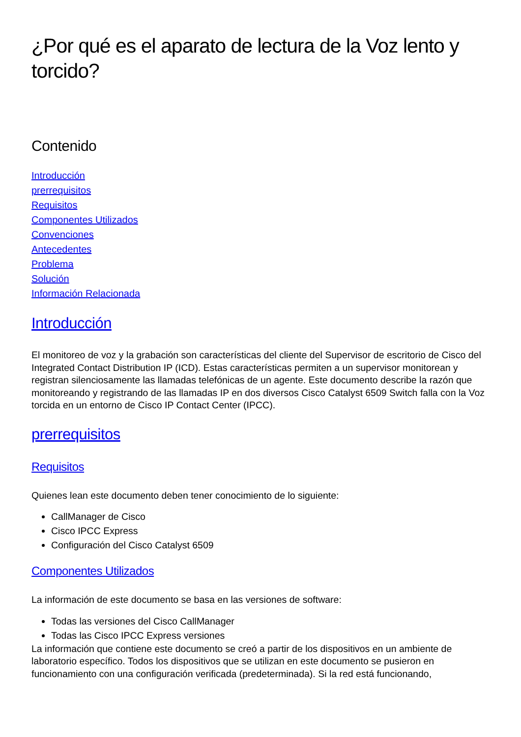¿Por qué es el aparato de lectura de la Voz lento y torcido?
Contenido
Introducción
prerrequisitos
Requisitos
Componentes Utilizados
Convenciones
Antecedentes
Problema
Solución
Información Relacionada
Introducción
El monitoreo de voz y la grabación son características del cliente del Supervisor de escritorio de Cisco del Integrated Contact Distribution IP (ICD). Estas características permiten a un supervisor monitorean y registran silenciosamente las llamadas telefónicas de un agente. Este documento describe la razón que monitoreando y registrando de las llamadas IP en dos diversos Cisco Catalyst 6509 Switch falla con la Voz torcida en un entorno de Cisco IP Contact Center (IPCC).
prerrequisitos
Requisitos
Quienes lean este documento deben tener conocimiento de lo siguiente:
CallManager de Cisco
Cisco IPCC Express
Configuración del Cisco Catalyst 6509
Componentes Utilizados
La información de este documento se basa en las versiones de software:
Todas las versiones del Cisco CallManager
Todas las Cisco IPCC Express versiones
La información que contiene este documento se creó a partir de los dispositivos en un ambiente de laboratorio específico. Todos los dispositivos que se utilizan en este documento se pusieron en funcionamiento con una configuración verificada (predeterminada). Si la red está funcionando,